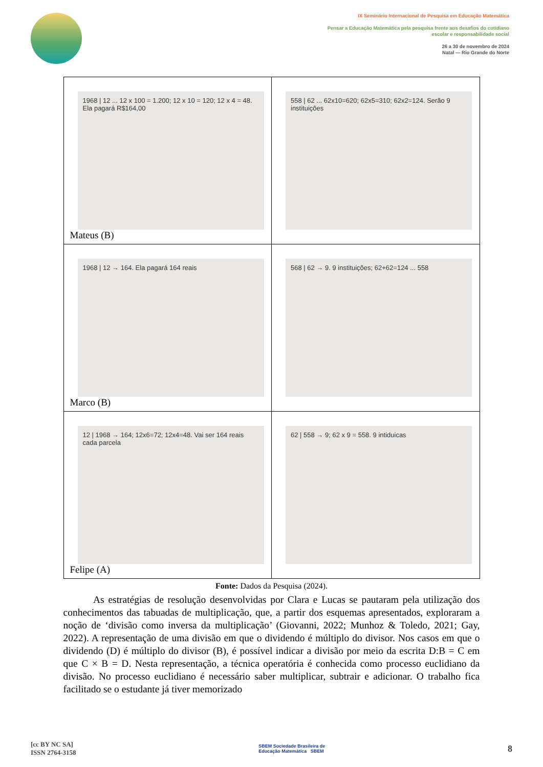IX Seminário Internacional de Pesquisa em Educação Matemática
Pensar a Educação Matemática pela pesquisa frente aos desafios do cotidiano
escolar e responsabilidade social
26 a 30 de novembro de 2024
Natal — Rio Grande do Norte
| 1968 / 12 ... 12 x 100 = 1.200; 12 x 10 = 120; 12 x 4 = 48. Ela pagará R$164,00 Mateus (B) | 558 / 62 ... 62x10=620; 62x5=310; 62x2=124. Serão 9 instituições |
| 1968 / 12 → 164. Ela pagará 164 reais Marco (B) | 568 / 62 → 9. 9 instituições; 62+62=124 ... 558 |
| 12 / 1968 → 164; 12x6=72; 12x4=48. Vai ser 164 reais cada parcela Felipe (A) | 62 / 558 → 9; 62 x 9 = 558. 9 intiduicas |
Fonte: Dados da Pesquisa (2024).
   As estratégias de resolução desenvolvidas por Clara e Lucas se pautaram pela utilização dos conhecimentos das tabuadas de multiplicação, que, a partir dos esquemas apresentados, exploraram a noção de ‘divisão como inversa da multiplicação’ (Giovanni, 2022; Munhoz & Toledo, 2021; Gay, 2022). A representação de uma divisão em que o dividendo é múltiplo do divisor. Nos casos em que o dividendo (D) é múltiplo do divisor (B), é possível indicar a divisão por meio da escrita D:B = C em que C × B = D. Nesta representação, a técnica operatória é conhecida como processo euclidiano da divisão. No processo euclidiano é necessário saber multiplicar, subtrair e adicionar. O trabalho fica facilitado se o estudante já tiver memorizado
[cc BY NC SA]
ISSN 2764-3158
SBEM Sociedade Brasileira de
Educação Matemática SBEM
8